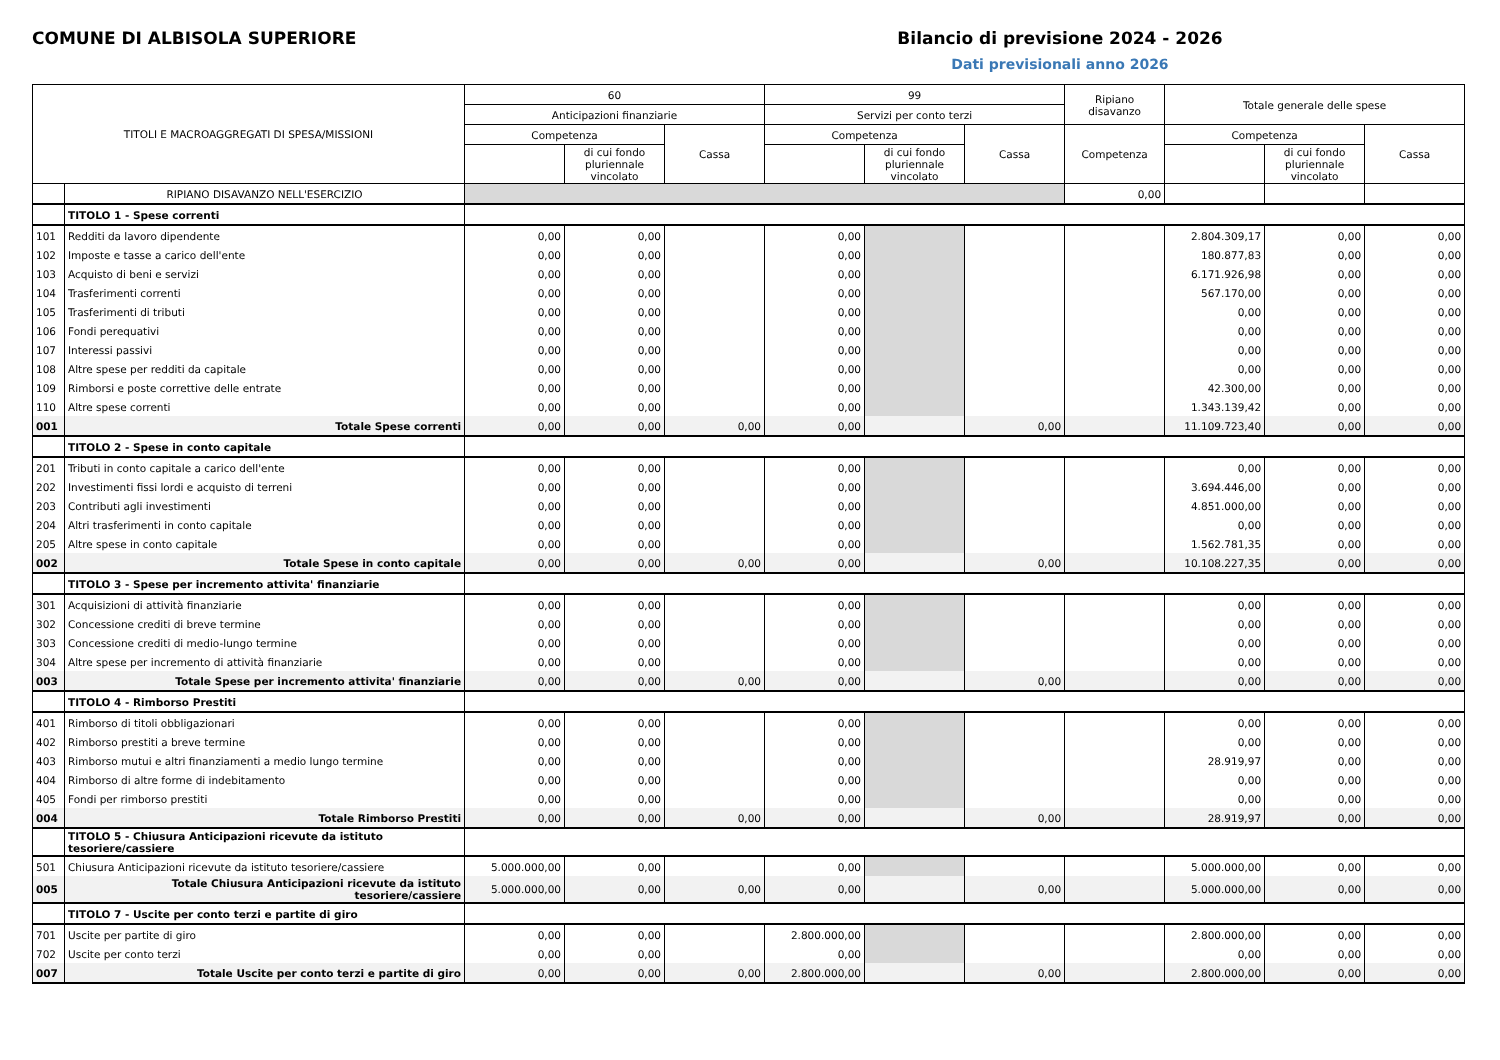COMUNE DI ALBISOLA SUPERIORE Bilancio di previsione 2024 - 2026
Dati previsionali anno 2026
| TITOLI E MACROAGGREGATI DI SPESA/MISSIONI | | 60 | | | 99 | | | Ripiano disavanzo | Totale generale delle spese | | |
| --- | --- | --- | --- | --- | --- | --- | --- | --- | --- | --- | --- |
| | | Anticipazioni finanziarie | | | Servizi per conto terzi | | | | | | |
| | | Competenza | | Cassa | Competenza | | Cassa | Competenza | Competenza | | Cassa |
| | | | di cui fondo pluriennale vincolato | | | di cui fondo pluriennale vincolato | | | | di cui fondo pluriennale vincolato | |
| | RIPIANO DISAVANZO NELL'ESERCIZIO | | | | | | | 0,00 | | | |
| | TITOLO 1 - Spese correnti | | | | | | | | | | |
| 101 | Redditi da lavoro dipendente | 0,00 | 0,00 | | 0,00 | | | | 2.804.309,17 | 0,00 | 0,00 |
| 102 | Imposte e tasse a carico dell'ente | 0,00 | 0,00 | | 0,00 | | | | 180.877,83 | 0,00 | 0,00 |
| 103 | Acquisto di beni e servizi | 0,00 | 0,00 | | 0,00 | | | | 6.171.926,98 | 0,00 | 0,00 |
| 104 | Trasferimenti correnti | 0,00 | 0,00 | | 0,00 | | | | 567.170,00 | 0,00 | 0,00 |
| 105 | Trasferimenti di tributi | 0,00 | 0,00 | | 0,00 | | | | 0,00 | 0,00 | 0,00 |
| 106 | Fondi perequativi | 0,00 | 0,00 | | 0,00 | | | | 0,00 | 0,00 | 0,00 |
| 107 | Interessi passivi | 0,00 | 0,00 | | 0,00 | | | | 0,00 | 0,00 | 0,00 |
| 108 | Altre spese per redditi da capitale | 0,00 | 0,00 | | 0,00 | | | | 0,00 | 0,00 | 0,00 |
| 109 | Rimborsi e poste correttive delle entrate | 0,00 | 0,00 | | 0,00 | | | | 42.300,00 | 0,00 | 0,00 |
| 110 | Altre spese correnti | 0,00 | 0,00 | | 0,00 | | | | 1.343.139,42 | 0,00 | 0,00 |
| 001 | Totale Spese correnti | 0,00 | 0,00 | 0,00 | 0,00 | | 0,00 | | 11.109.723,40 | 0,00 | 0,00 |
| | TITOLO 2 - Spese in conto capitale | | | | | | | | | | |
| 201 | Tributi in conto capitale a carico dell'ente | 0,00 | 0,00 | | 0,00 | | | | 0,00 | 0,00 | 0,00 |
| 202 | Investimenti fissi lordi e acquisto di terreni | 0,00 | 0,00 | | 0,00 | | | | 3.694.446,00 | 0,00 | 0,00 |
| 203 | Contributi agli investimenti | 0,00 | 0,00 | | 0,00 | | | | 4.851.000,00 | 0,00 | 0,00 |
| 204 | Altri trasferimenti in conto capitale | 0,00 | 0,00 | | 0,00 | | | | 0,00 | 0,00 | 0,00 |
| 205 | Altre spese in conto capitale | 0,00 | 0,00 | | 0,00 | | | | 1.562.781,35 | 0,00 | 0,00 |
| 002 | Totale Spese in conto capitale | 0,00 | 0,00 | 0,00 | 0,00 | | 0,00 | | 10.108.227,35 | 0,00 | 0,00 |
| | TITOLO 3 - Spese per incremento attivita' finanziarie | | | | | | | | | | |
| 301 | Acquisizioni di attività finanziarie | 0,00 | 0,00 | | 0,00 | | | | 0,00 | 0,00 | 0,00 |
| 302 | Concessione crediti di breve termine | 0,00 | 0,00 | | 0,00 | | | | 0,00 | 0,00 | 0,00 |
| 303 | Concessione crediti di medio-lungo termine | 0,00 | 0,00 | | 0,00 | | | | 0,00 | 0,00 | 0,00 |
| 304 | Altre spese per incremento di attività finanziarie | 0,00 | 0,00 | | 0,00 | | | | 0,00 | 0,00 | 0,00 |
| 003 | Totale Spese per incremento attivita' finanziarie | 0,00 | 0,00 | 0,00 | 0,00 | | 0,00 | | 0,00 | 0,00 | 0,00 |
| | TITOLO 4 - Rimborso Prestiti | | | | | | | | | | |
| 401 | Rimborso di titoli obbligazionari | 0,00 | 0,00 | | 0,00 | | | | 0,00 | 0,00 | 0,00 |
| 402 | Rimborso prestiti a breve termine | 0,00 | 0,00 | | 0,00 | | | | 0,00 | 0,00 | 0,00 |
| 403 | Rimborso mutui e altri finanziamenti a medio lungo termine | 0,00 | 0,00 | | 0,00 | | | | 28.919,97 | 0,00 | 0,00 |
| 404 | Rimborso di altre forme di indebitamento | 0,00 | 0,00 | | 0,00 | | | | 0,00 | 0,00 | 0,00 |
| 405 | Fondi per rimborso prestiti | 0,00 | 0,00 | | 0,00 | | | | 0,00 | 0,00 | 0,00 |
| 004 | Totale Rimborso Prestiti | 0,00 | 0,00 | 0,00 | 0,00 | | 0,00 | | 28.919,97 | 0,00 | 0,00 |
| | TITOLO 5 - Chiusura Anticipazioni ricevute da istituto tesoriere/cassiere | | | | | | | | | | |
| 501 | Chiusura Anticipazioni ricevute da istituto tesoriere/cassiere | 5.000.000,00 | 0,00 | | 0,00 | | | | 5.000.000,00 | 0,00 | 0,00 |
| 005 | Totale Chiusura Anticipazioni ricevute da istituto tesoriere/cassiere | 5.000.000,00 | 0,00 | 0,00 | 0,00 | | 0,00 | | 5.000.000,00 | 0,00 | 0,00 |
| | TITOLO 7 - Uscite per conto terzi e partite di giro | | | | | | | | | | |
| 701 | Uscite per partite di giro | 0,00 | 0,00 | | 2.800.000,00 | | | | 2.800.000,00 | 0,00 | 0,00 |
| 702 | Uscite per conto terzi | 0,00 | 0,00 | | 0,00 | | | | 0,00 | 0,00 | 0,00 |
| 007 | Totale Uscite per conto terzi e partite di giro | 0,00 | 0,00 | 0,00 | 2.800.000,00 | | 0,00 | | 2.800.000,00 | 0,00 | 0,00 |